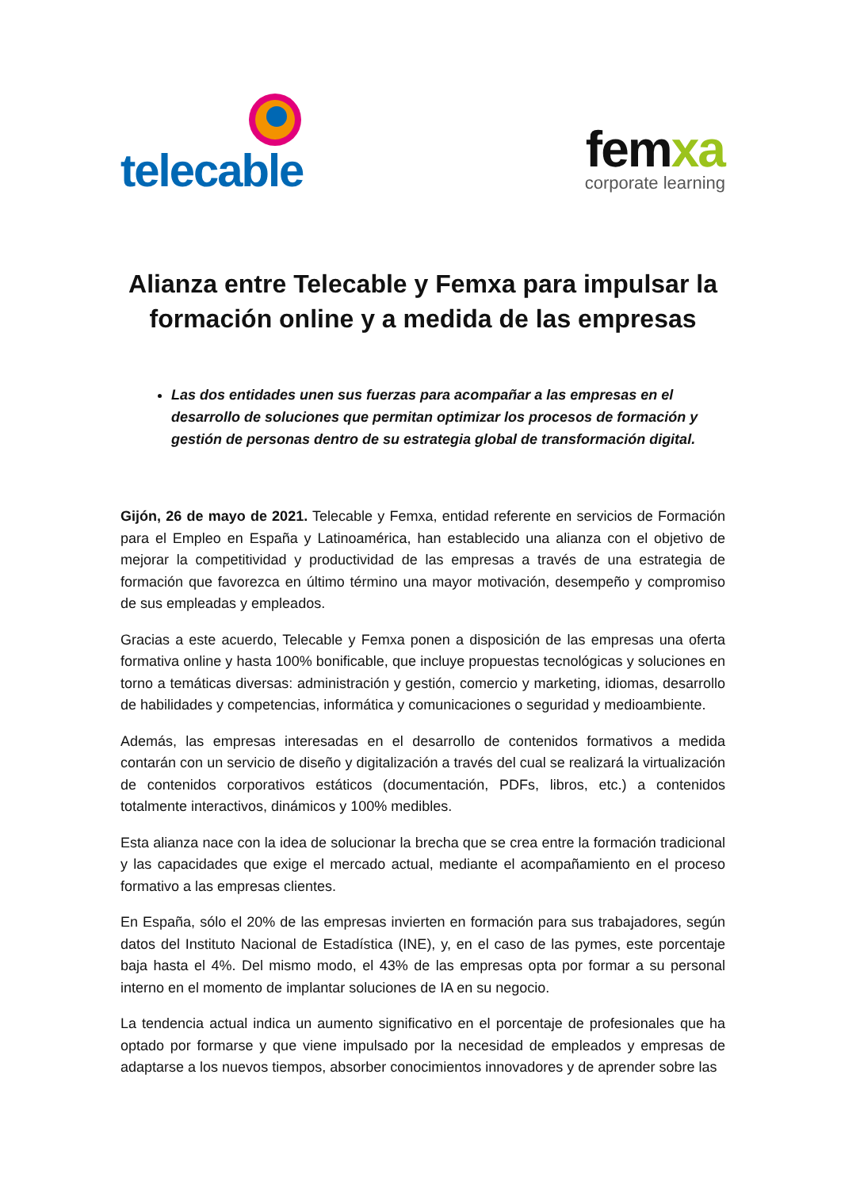telecable
femxa
corporate learning
Alianza entre Telecable y Femxa para impulsar la formación online y a medida de las empresas
Las dos entidades unen sus fuerzas para acompañar a las empresas en el desarrollo de soluciones que permitan optimizar los procesos de formación y gestión de personas dentro de su estrategia global de transformación digital.
Gijón, 26 de mayo de 2021. Telecable y Femxa, entidad referente en servicios de Formación para el Empleo en España y Latinoamérica, han establecido una alianza con el objetivo de mejorar la competitividad y productividad de las empresas a través de una estrategia de formación que favorezca en último término una mayor motivación, desempeño y compromiso de sus empleadas y empleados.
Gracias a este acuerdo, Telecable y Femxa ponen a disposición de las empresas una oferta formativa online y hasta 100% bonificable, que incluye propuestas tecnológicas y soluciones en torno a temáticas diversas: administración y gestión, comercio y marketing, idiomas, desarrollo de habilidades y competencias, informática y comunicaciones o seguridad y medioambiente.
Además, las empresas interesadas en el desarrollo de contenidos formativos a medida contarán con un servicio de diseño y digitalización a través del cual se realizará la virtualización de contenidos corporativos estáticos (documentación, PDFs, libros, etc.) a contenidos totalmente interactivos, dinámicos y 100% medibles.
Esta alianza nace con la idea de solucionar la brecha que se crea entre la formación tradicional y las capacidades que exige el mercado actual, mediante el acompañamiento en el proceso formativo a las empresas clientes.
En España, sólo el 20% de las empresas invierten en formación para sus trabajadores, según datos del Instituto Nacional de Estadística (INE), y, en el caso de las pymes, este porcentaje baja hasta el 4%. Del mismo modo, el 43% de las empresas opta por formar a su personal interno en el momento de implantar soluciones de IA en su negocio.
La tendencia actual indica un aumento significativo en el porcentaje de profesionales que ha optado por formarse y que viene impulsado por la necesidad de empleados y empresas de adaptarse a los nuevos tiempos, absorber conocimientos innovadores y de aprender sobre las